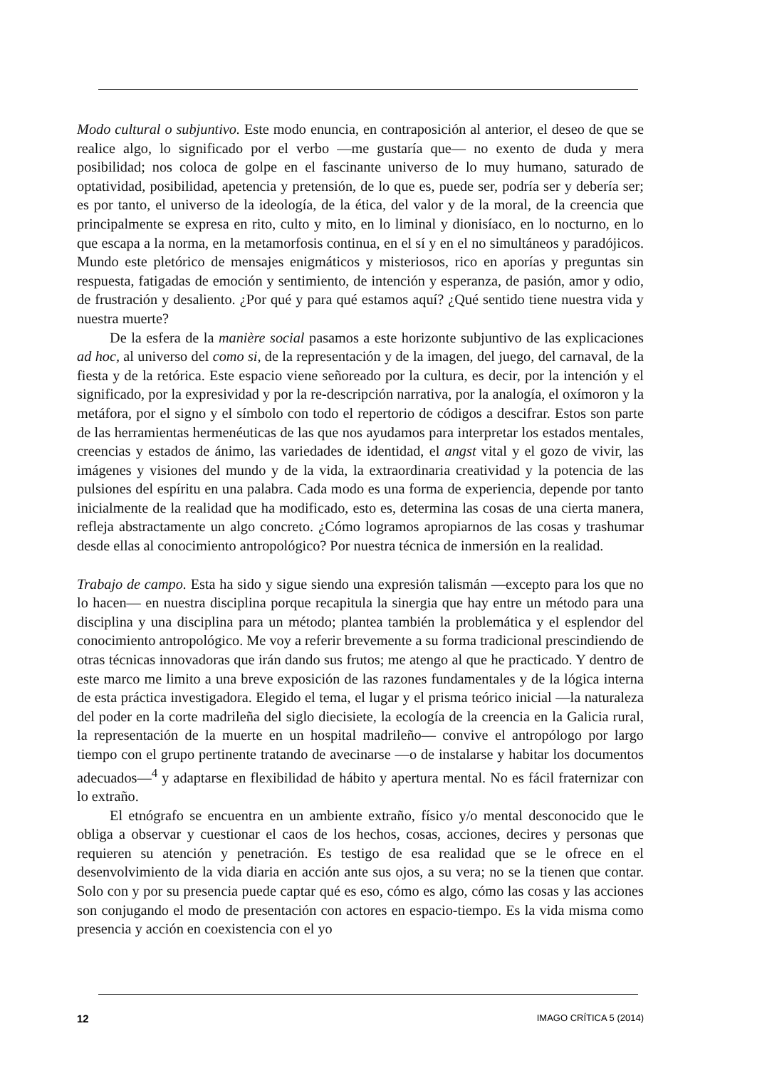Modo cultural o subjuntivo. Este modo enuncia, en contraposición al anterior, el deseo de que se realice algo, lo significado por el verbo —me gustaría que— no exento de duda y mera posibilidad; nos coloca de golpe en el fascinante universo de lo muy humano, saturado de optatividad, posibilidad, apetencia y pretensión, de lo que es, puede ser, podría ser y debería ser; es por tanto, el universo de la ideología, de la ética, del valor y de la moral, de la creencia que principalmente se expresa en rito, culto y mito, en lo liminal y dionisíaco, en lo nocturno, en lo que escapa a la norma, en la metamorfosis continua, en el sí y en el no simultáneos y paradójicos. Mundo este pletórico de mensajes enigmáticos y misteriosos, rico en aporías y preguntas sin respuesta, fatigadas de emoción y sentimiento, de intención y esperanza, de pasión, amor y odio, de frustración y desaliento. ¿Por qué y para qué estamos aquí? ¿Qué sentido tiene nuestra vida y nuestra muerte?
De la esfera de la manière social pasamos a este horizonte subjuntivo de las explicaciones ad hoc, al universo del como si, de la representación y de la imagen, del juego, del carnaval, de la fiesta y de la retórica. Este espacio viene señoreado por la cultura, es decir, por la intención y el significado, por la expresividad y por la re-descripción narrativa, por la analogía, el oxímoron y la metáfora, por el signo y el símbolo con todo el repertorio de códigos a descifrar. Estos son parte de las herramientas hermenéuticas de las que nos ayudamos para interpretar los estados mentales, creencias y estados de ánimo, las variedades de identidad, el angst vital y el gozo de vivir, las imágenes y visiones del mundo y de la vida, la extraordinaria creatividad y la potencia de las pulsiones del espíritu en una palabra. Cada modo es una forma de experiencia, depende por tanto inicialmente de la realidad que ha modificado, esto es, determina las cosas de una cierta manera, refleja abstractamente un algo concreto. ¿Cómo logramos apropiarnos de las cosas y trashumar desde ellas al conocimiento antropológico? Por nuestra técnica de inmersión en la realidad.
Trabajo de campo. Esta ha sido y sigue siendo una expresión talismán —excepto para los que no lo hacen— en nuestra disciplina porque recapitula la sinergia que hay entre un método para una disciplina y una disciplina para un método; plantea también la problemática y el esplendor del conocimiento antropológico. Me voy a referir brevemente a su forma tradicional prescindiendo de otras técnicas innovadoras que irán dando sus frutos; me atengo al que he practicado. Y dentro de este marco me limito a una breve exposición de las razones fundamentales y de la lógica interna de esta práctica investigadora. Elegido el tema, el lugar y el prisma teórico inicial —la naturaleza del poder en la corte madrileña del siglo diecisiete, la ecología de la creencia en la Galicia rural, la representación de la muerte en un hospital madrileño— convive el antropólogo por largo tiempo con el grupo pertinente tratando de avecinarse —o de instalarse y habitar los documentos adecuados—<sup>4</sup> y adaptarse en flexibilidad de hábito y apertura mental. No es fácil fraternizar con lo extraño.
El etnógrafo se encuentra en un ambiente extraño, físico y/o mental desconocido que le obliga a observar y cuestionar el caos de los hechos, cosas, acciones, decires y personas que requieren su atención y penetración. Es testigo de esa realidad que se le ofrece en el desenvolvimiento de la vida diaria en acción ante sus ojos, a su vera; no se la tienen que contar. Solo con y por su presencia puede captar qué es eso, cómo es algo, cómo las cosas y las acciones son conjugando el modo de presentación con actores en espacio-tiempo. Es la vida misma como presencia y acción en coexistencia con el yo
12 IMAGO CRÍTICA 5 (2014)